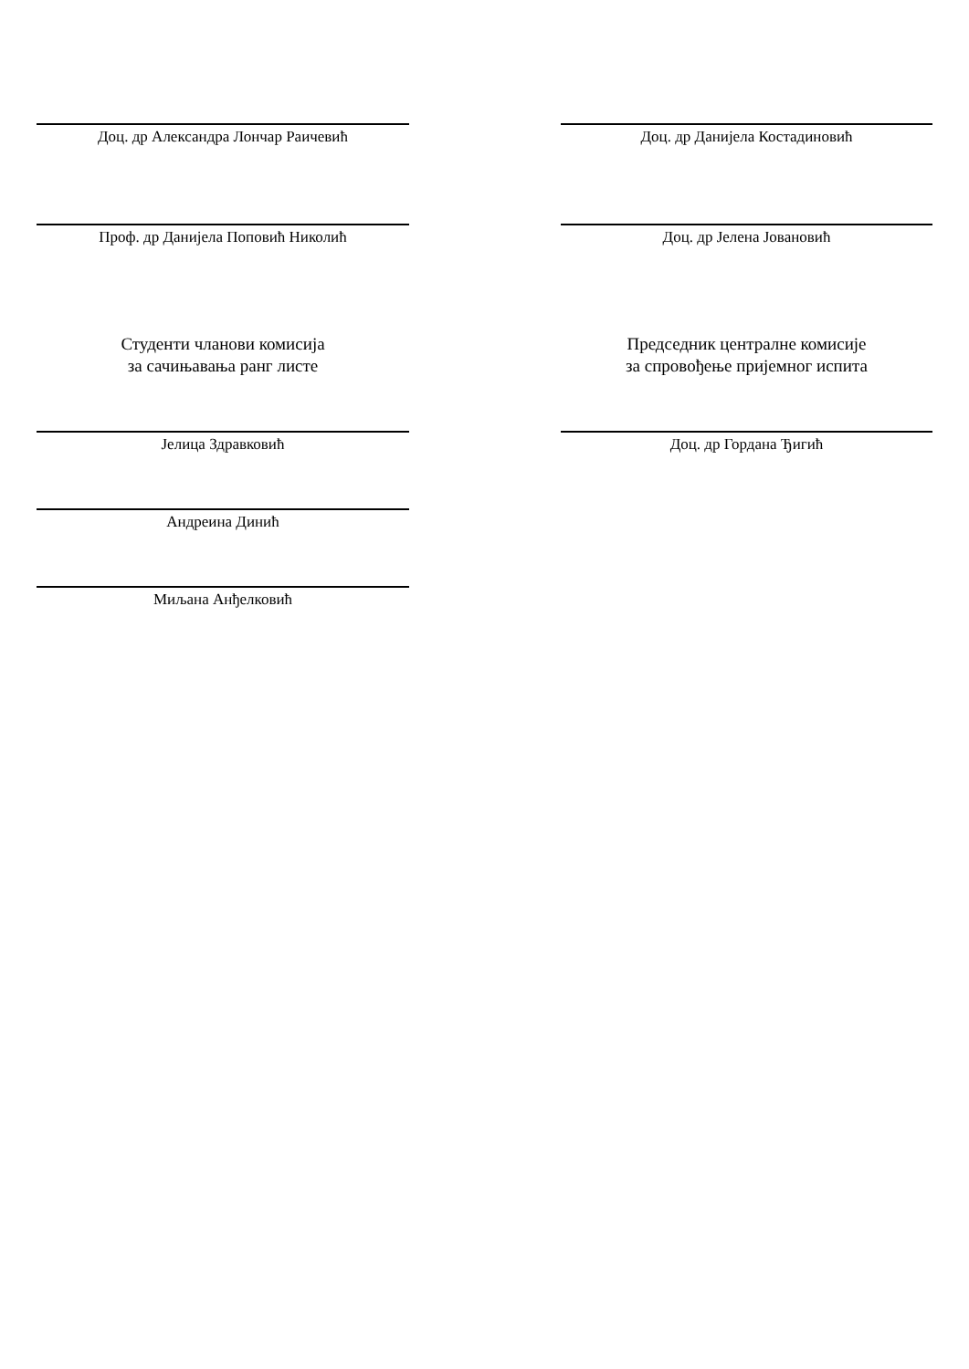Доц. др Александра Лончар Раичевић Доц. др Данијела Костадиновић
Проф. др Данијела Поповић Николић Доц. др Јелена Јовановић
Студенти чланови комисија
за сачињавања ранг листе
Председник централне комисије
за спровођење пријемног испита
Јелица Здравковић Доц. др Гордана Ђигић
Андреина Динић
Миљана Анђелковић